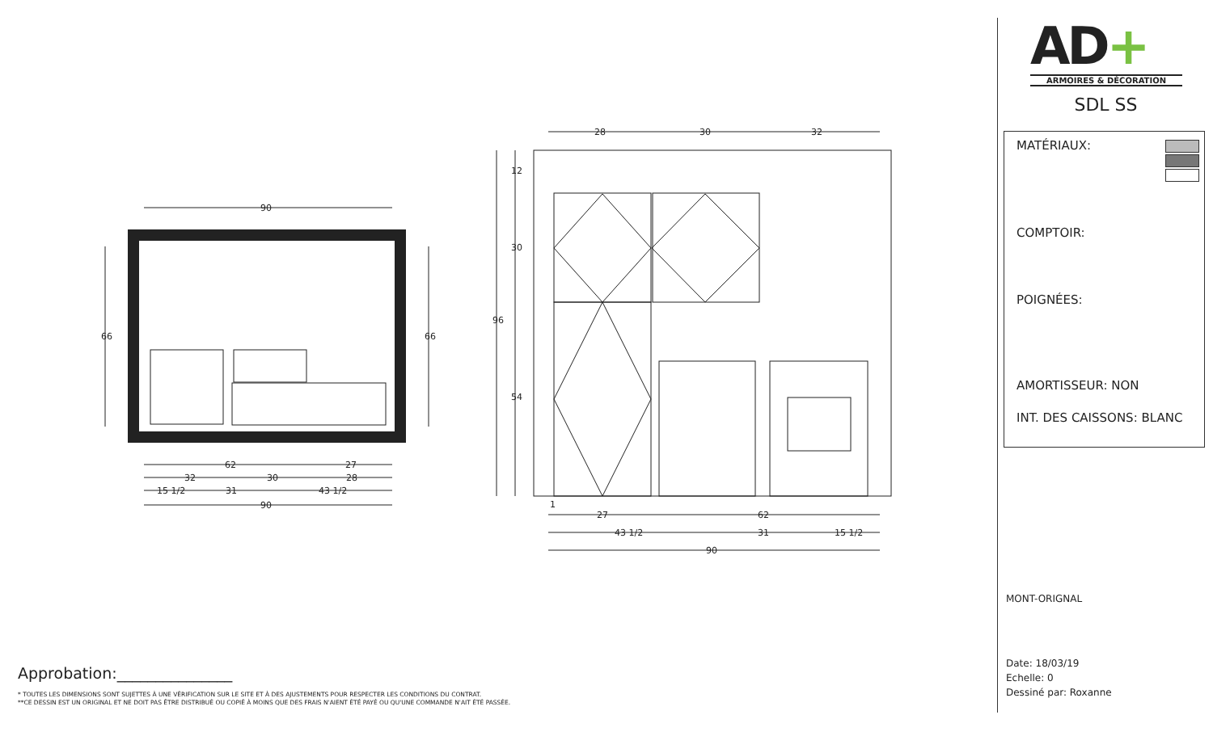90
62
27
32
30
28
15 1/2
31
43 1/2
90
66
66
28
30
32
96
12
30
54
1
27
62
43 1/2
31
15 1/2
90
Approbation:_______________
* TOUTES LES DIMENSIONS SONT SUJETTES À UNE VÉRIFICATION SUR LE SITE ET À DES AJUSTEMENTS POUR RESPECTER LES CONDITIONS DU CONTRAT.
**CE DESSIN EST UN ORIGINAL ET NE DOIT PAS ÊTRE DISTRIBUÉ OU COPIÉ À MOINS QUE DES FRAIS N'AIENT ÉTÉ PAYÉ OU QU'UNE COMMANDE N'AIT ÉTÉ PASSÉE.
AD+
ARMOIRES & DÉCORATION
SDL SS
MATÉRIAUX:
COMPTOIR:
POIGNÉES:
AMORTISSEUR: NON
INT. DES CAISSONS: BLANC
MONT-ORIGNAL
Date: 18/03/19
Echelle: 0
Dessiné par: Roxanne